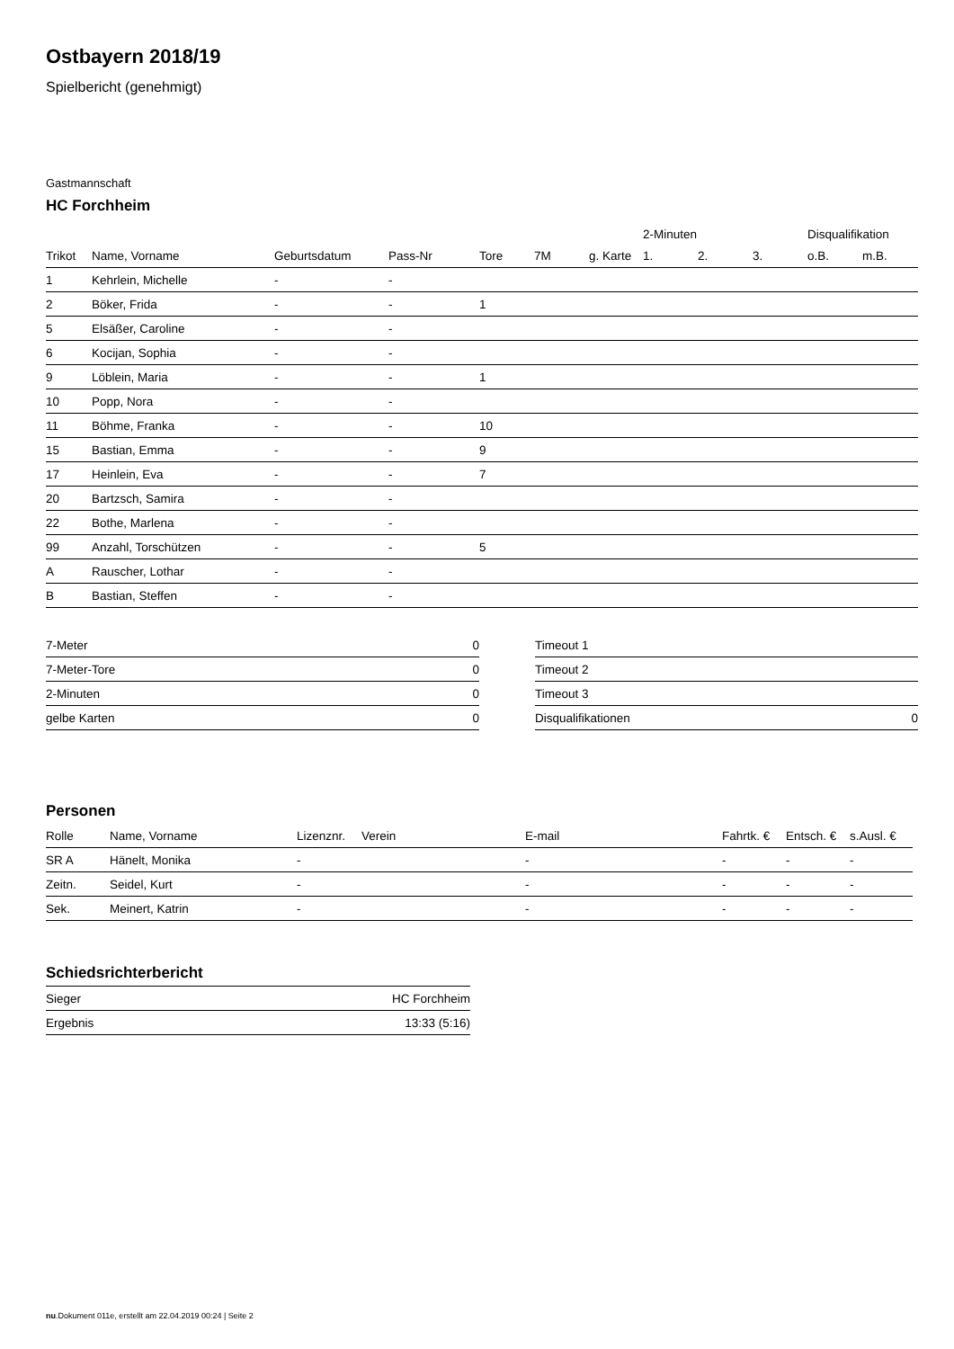Ostbayern 2018/19
Spielbericht (genehmigt)
Gastmannschaft
HC Forchheim
| | | | | | | | 2-Minuten | | | Disqualifikation | |
| Trikot | Name, Vorname | Geburtsdatum | Pass-Nr | Tore | 7M | g. Karte | 1. | 2. | 3. | o.B. | m.B. |
| 1 | Kehrlein, Michelle | - | - | | | | | | | | |
| 2 | Böker, Frida | - | - | 1 | | | | | | | |
| 5 | Elsäßer, Caroline | - | - | | | | | | | | |
| 6 | Kocijan, Sophia | - | - | | | | | | | | |
| 9 | Löblein, Maria | - | - | 1 | | | | | | | |
| 10 | Popp, Nora | - | - | | | | | | | | |
| 11 | Böhme, Franka | - | - | 10 | | | | | | | |
| 15 | Bastian, Emma | - | - | 9 | | | | | | | |
| 17 | Heinlein, Eva | - | - | 7 | | | | | | | |
| 20 | Bartzsch, Samira | - | - | | | | | | | | |
| 22 | Bothe, Marlena | - | - | | | | | | | | |
| 99 | Anzahl, Torschützen | - | - | 5 | | | | | | | |
| A | Rauscher, Lothar | - | - | | | | | | | | |
| B | Bastian, Steffen | - | - | | | | | | | | |
| 7-Meter | 0 |
| 7-Meter-Tore | 0 |
| 2-Minuten | 0 |
| gelbe Karten | 0 |
| Timeout 1 | |
| Timeout 2 | |
| Timeout 3 | |
| Disqualifikationen | 0 |
Personen
| Rolle | Name, Vorname | Lizenznr. | Verein | E-mail | Fahrtk. € | Entsch. € | s.Ausl. € |
| --- | --- | --- | --- | --- | --- | --- | --- |
| SR A | Hänelt, Monika | - | | - | - | - | - |
| Zeitn. | Seidel, Kurt | - | | - | - | - | - |
| Sek. | Meinert, Katrin | - | | - | - | - | - |
Schiedsrichterbericht
| Sieger | HC Forchheim |
| Ergebnis | 13:33 (5:16) |
nu.Dokument 011e, erstellt am 22.04.2019 00:24 | Seite 2